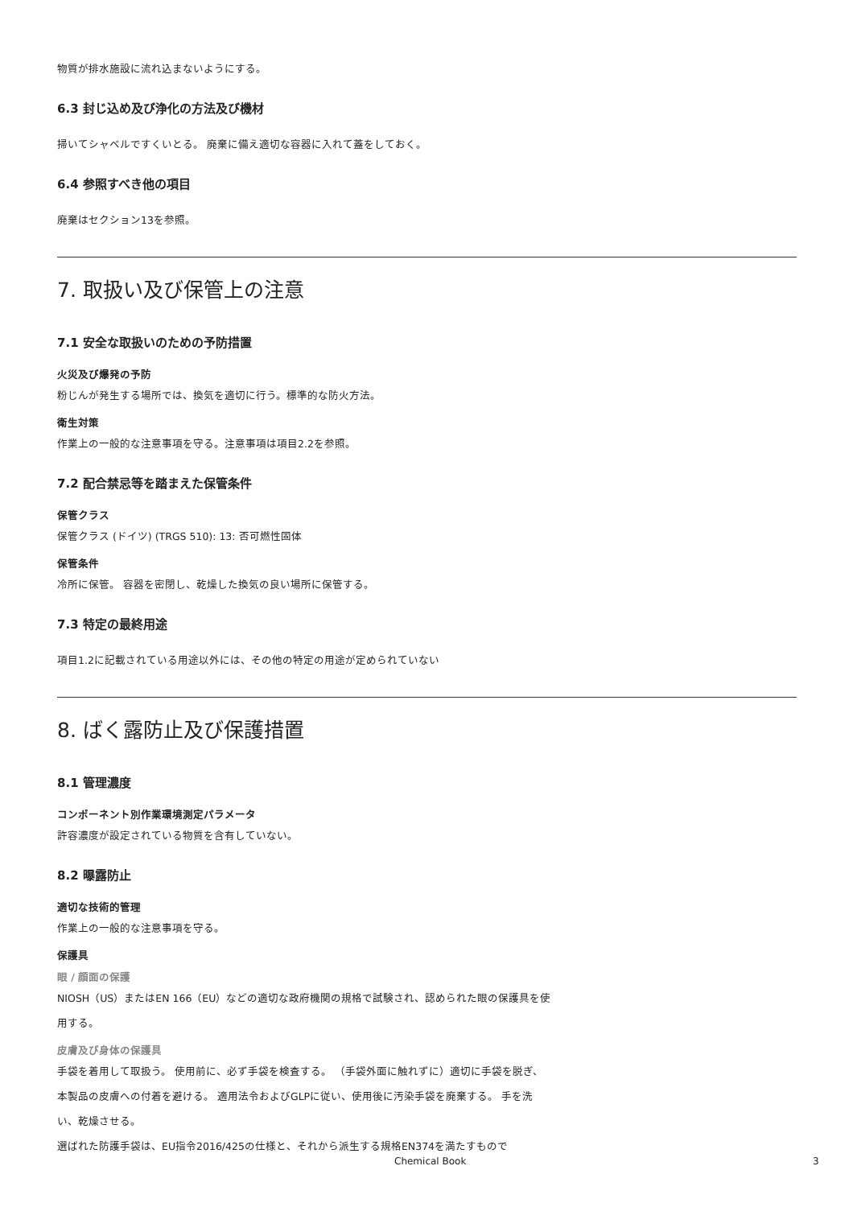物質が排水施設に流れ込まないようにする。
6.3 封じ込め及び浄化の方法及び機材
掃いてシャベルですくいとる。 廃棄に備え適切な容器に入れて蓋をしておく。
6.4 参照すべき他の項目
廃棄はセクション13を参照。
7. 取扱い及び保管上の注意
7.1 安全な取扱いのための予防措置
火災及び爆発の予防
粉じんが発生する場所では、換気を適切に行う。標準的な防火方法。
衛生対策
作業上の一般的な注意事項を守る。注意事項は項目2.2を参照。
7.2 配合禁忌等を踏まえた保管条件
保管クラス
保管クラス (ドイツ) (TRGS 510): 13: 否可燃性固体
保管条件
冷所に保管。 容器を密閉し、乾燥した換気の良い場所に保管する。
7.3 特定の最終用途
項目1.2に記載されている用途以外には、その他の特定の用途が定められていない
8. ばく露防止及び保護措置
8.1 管理濃度
コンポーネント別作業環境測定パラメータ
許容濃度が設定されている物質を含有していない。
8.2 曝露防止
適切な技術的管理
作業上の一般的な注意事項を守る。
保護具
眼 / 顔面の保護
NIOSH（US）またはEN 166（EU）などの適切な政府機関の規格で試験され、認められた眼の保護具を使用する。
皮膚及び身体の保護具
手袋を着用して取扱う。 使用前に、必ず手袋を検査する。 （手袋外面に触れずに）適切に手袋を脱ぎ、本製品の皮膚への付着を避ける。 適用法令およびGLPに従い、使用後に汚染手袋を廃棄する。 手を洗い、乾燥させる。
選ばれた防護手袋は、EU指令2016/425の仕様と、それから派生する規格EN374を満たすもので
Chemical Book 3